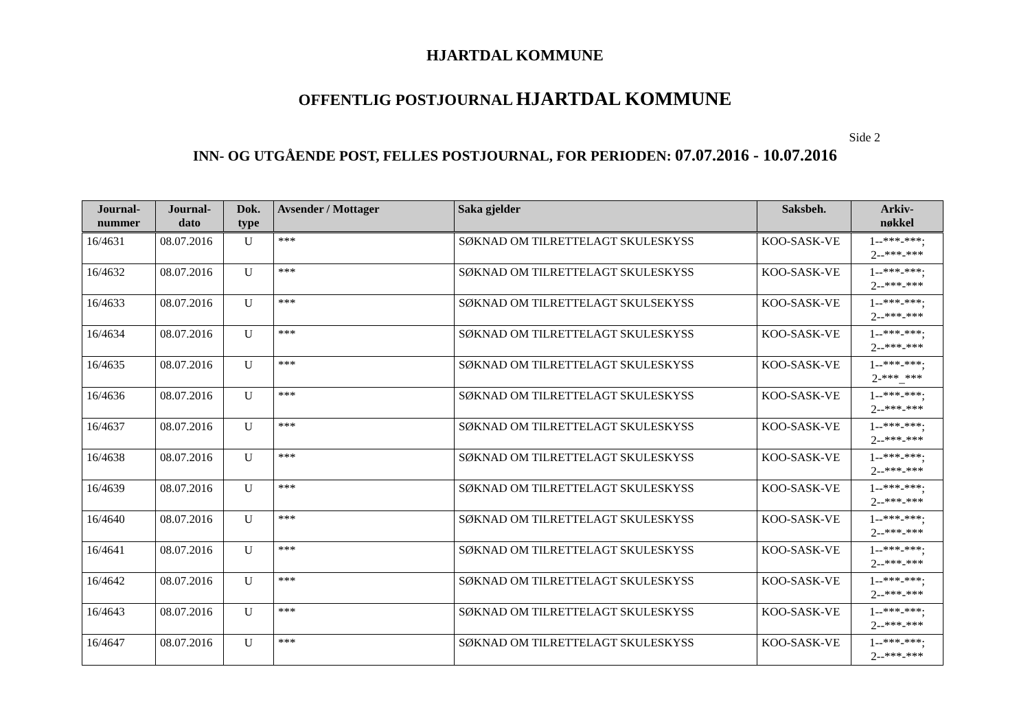HJARTDAL KOMMUNE
OFFENTLIG POSTJOURNAL HJARTDAL KOMMUNE
Side 2
INN- OG UTGÅENDE POST, FELLES POSTJOURNAL, FOR PERIODEN: 07.07.2016 - 10.07.2016
| Journal- nummer | Journal- dato | Dok. type | Avsender / Mottager | Saka gjelder | Saksbeh. | Arkiv- nøkkel |
| --- | --- | --- | --- | --- | --- | --- |
| 16/4631 | 08.07.2016 | U | *** | SØKNAD OM TILRETTELAGT SKULESKYSS | KOO-SASK-VE | 1--***-***; 2--***-*** |
| 16/4632 | 08.07.2016 | U | *** | SØKNAD OM TILRETTELAGT SKULESKYSS | KOO-SASK-VE | 1--***-***; 2--***-*** |
| 16/4633 | 08.07.2016 | U | *** | SØKNAD OM TILRETTELAGT SKULSEKYSS | KOO-SASK-VE | 1--***-***; 2--***-*** |
| 16/4634 | 08.07.2016 | U | *** | SØKNAD OM TILRETTELAGT SKULESKYSS | KOO-SASK-VE | 1--***-***; 2--***-*** |
| 16/4635 | 08.07.2016 | U | *** | SØKNAD OM TILRETTELAGT SKULESKYSS | KOO-SASK-VE | 1--***-***; 2-***_*** |
| 16/4636 | 08.07.2016 | U | *** | SØKNAD OM TILRETTELAGT SKULESKYSS | KOO-SASK-VE | 1--***-***; 2--***-*** |
| 16/4637 | 08.07.2016 | U | *** | SØKNAD OM TILRETTELAGT SKULESKYSS | KOO-SASK-VE | 1--***-***; 2--***-*** |
| 16/4638 | 08.07.2016 | U | *** | SØKNAD OM TILRETTELAGT SKULESKYSS | KOO-SASK-VE | 1--***-***; 2--***-*** |
| 16/4639 | 08.07.2016 | U | *** | SØKNAD OM TILRETTELAGT SKULESKYSS | KOO-SASK-VE | 1--***-***; 2--***-*** |
| 16/4640 | 08.07.2016 | U | *** | SØKNAD OM TILRETTELAGT SKULESKYSS | KOO-SASK-VE | 1--***-***; 2--***-*** |
| 16/4641 | 08.07.2016 | U | *** | SØKNAD OM TILRETTELAGT SKULESKYSS | KOO-SASK-VE | 1--***-***; 2--***-*** |
| 16/4642 | 08.07.2016 | U | *** | SØKNAD OM TILRETTELAGT SKULESKYSS | KOO-SASK-VE | 1--***-***; 2--***-*** |
| 16/4643 | 08.07.2016 | U | *** | SØKNAD OM TILRETTELAGT SKULESKYSS | KOO-SASK-VE | 1--***-***; 2--***-*** |
| 16/4647 | 08.07.2016 | U | *** | SØKNAD OM TILRETTELAGT SKULESKYSS | KOO-SASK-VE | 1--***-***; 2--***-*** |